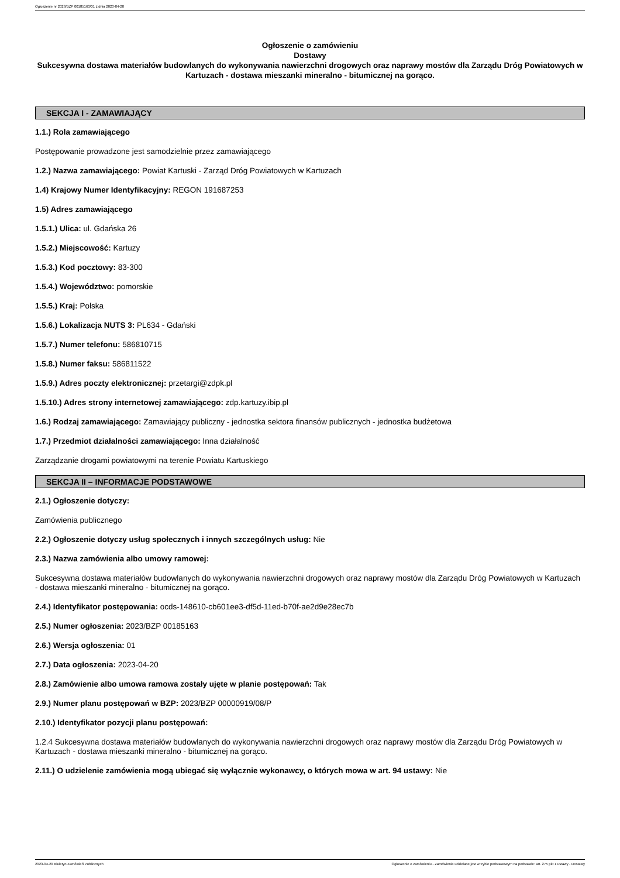Ogłoszenie nr 2023/BZP 00185163/01 z dnia 2023-04-20
Ogłoszenie o zamówieniu
Dostawy
Sukcesywna dostawa materiałów budowlanych do wykonywania nawierzchni drogowych oraz naprawy mostów dla Zarządu Dróg Powiatowych w Kartuzach - dostawa mieszanki mineralno - bitumicznej na gorąco.
SEKCJA I - ZAMAWIAJĄCY
1.1.) Rola zamawiającego
Postępowanie prowadzone jest samodzielnie przez zamawiającego
1.2.) Nazwa zamawiającego: Powiat Kartuski - Zarząd Dróg Powiatowych w Kartuzach
1.4) Krajowy Numer Identyfikacyjny: REGON 191687253
1.5) Adres zamawiającego
1.5.1.) Ulica: ul. Gdańska 26
1.5.2.) Miejscowość: Kartuzy
1.5.3.) Kod pocztowy: 83-300
1.5.4.) Województwo: pomorskie
1.5.5.) Kraj: Polska
1.5.6.) Lokalizacja NUTS 3: PL634 - Gdański
1.5.7.) Numer telefonu: 586810715
1.5.8.) Numer faksu: 586811522
1.5.9.) Adres poczty elektronicznej: przetargi@zdpk.pl
1.5.10.) Adres strony internetowej zamawiającego: zdp.kartuzy.ibip.pl
1.6.) Rodzaj zamawiającego: Zamawiający publiczny - jednostka sektora finansów publicznych - jednostka budżetowa
1.7.) Przedmiot działalności zamawiającego: Inna działalność
Zarządzanie drogami powiatowymi na terenie Powiatu Kartuskiego
SEKCJA II – INFORMACJE PODSTAWOWE
2.1.) Ogłoszenie dotyczy:
Zamówienia publicznego
2.2.) Ogłoszenie dotyczy usług społecznych i innych szczególnych usług: Nie
2.3.) Nazwa zamówienia albo umowy ramowej:
Sukcesywna dostawa materiałów budowlanych do wykonywania nawierzchni drogowych oraz naprawy mostów dla Zarządu Dróg Powiatowych w Kartuzach - dostawa mieszanki mineralno - bitumicznej na gorąco.
2.4.) Identyfikator postępowania: ocds-148610-cb601ee3-df5d-11ed-b70f-ae2d9e28ec7b
2.5.) Numer ogłoszenia: 2023/BZP 00185163
2.6.) Wersja ogłoszenia: 01
2.7.) Data ogłoszenia: 2023-04-20
2.8.) Zamówienie albo umowa ramowa zostały ujęte w planie postępowań: Tak
2.9.) Numer planu postępowań w BZP: 2023/BZP 00000919/08/P
2.10.) Identyfikator pozycji planu postępowań:
1.2.4 Sukcesywna dostawa materiałów budowlanych do wykonywania nawierzchni drogowych oraz naprawy mostów dla Zarządu Dróg Powiatowych w Kartuzach - dostawa mieszanki mineralno - bitumicznej na gorąco.
2.11.) O udzielenie zamówienia mogą ubiegać się wyłącznie wykonawcy, o których mowa w art. 94 ustawy: Nie
2023-04-20 Biuletyn Zamówień Publicznych Ogłoszenie o zamówieniu - Zamówienie udzielane jest w trybie podstawowym na podstawie: art. 275 pkt 1 ustawy - Dostawy